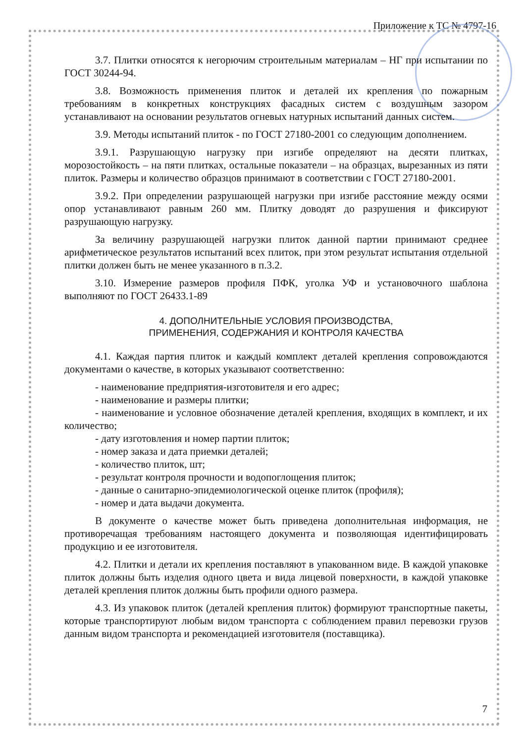Приложение к ТС № 4797-16
3.7. Плитки относятся к негорючим строительным материалам – НГ при испытании по ГОСТ 30244-94.
3.8. Возможность применения плиток и деталей их крепления по пожарным требованиям в конкретных конструкциях фасадных систем с воздушным зазором устанавливают на основании результатов огневых натурных испытаний данных систем.
3.9. Методы испытаний плиток - по ГОСТ 27180-2001 со следующим дополнением.
3.9.1. Разрушающую нагрузку при изгибе определяют на десяти плитках, морозостойкость – на пяти плитках, остальные показатели – на образцах, вырезанных из пяти плиток. Размеры и количество образцов принимают в соответствии с ГОСТ 27180-2001.
3.9.2. При определении разрушающей нагрузки при изгибе расстояние между осями опор устанавливают равным 260 мм. Плитку доводят до разрушения и фиксируют разрушающую нагрузку.
За величину разрушающей нагрузки плиток данной партии принимают среднее арифметическое результатов испытаний всех плиток, при этом результат испытания отдельной плитки должен быть не менее указанного в п.3.2.
3.10. Измерение размеров профиля ПФК, уголка УФ и установочного шаблона выполняют по ГОСТ 26433.1-89
4. ДОПОЛНИТЕЛЬНЫЕ УСЛОВИЯ ПРОИЗВОДСТВА,
ПРИМЕНЕНИЯ, СОДЕРЖАНИЯ И КОНТРОЛЯ КАЧЕСТВА
4.1. Каждая партия плиток и каждый комплект деталей крепления сопровождаются документами о качестве, в которых указывают соответственно:
- наименование предприятия-изготовителя и его адрес;
- наименование и размеры плитки;
- наименование и условное обозначение деталей крепления, входящих в комплект, и их количество;
- дату изготовления и номер партии плиток;
- номер заказа и дата приемки деталей;
- количество плиток, шт;
- результат контроля прочности и водопоглощения плиток;
- данные о санитарно-эпидемиологической оценке плиток (профиля);
- номер и дата выдачи документа.
В документе о качестве может быть приведена дополнительная информация, не противоречащая требованиям настоящего документа и позволяющая идентифицировать продукцию и ее изготовителя.
4.2. Плитки и детали их крепления поставляют в упакованном виде. В каждой упаковке плиток должны быть изделия одного цвета и вида лицевой поверхности, в каждой упаковке деталей крепления плиток должны быть профили одного размера.
4.3. Из упаковок плиток (деталей крепления плиток) формируют транспортные пакеты, которые транспортируют любым видом транспорта с соблюдением правил перевозки грузов данным видом транспорта и рекомендацией изготовителя (поставщика).
7